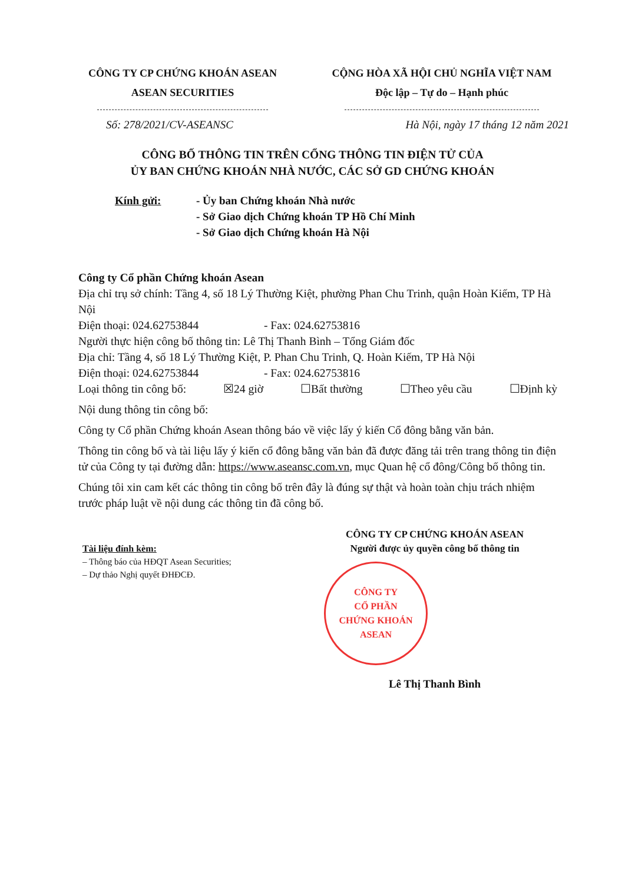CÔNG TY CP CHỨNG KHOÁN ASEAN
ASEAN SECURITIES
CỘNG HÒA XÃ HỘI CHỦ NGHĨA VIỆT NAM
Độc lập – Tự do – Hạnh phúc
Số: 278/2021/CV-ASEANSC Hà Nội, ngày 17 tháng 12 năm 2021
CÔNG BỐ THÔNG TIN TRÊN CỔNG THÔNG TIN ĐIỆN TỬ CỦA
ỦY BAN CHỨNG KHOÁN NHÀ NƯỚC, CÁC SỞ GD CHỨNG KHOÁN
Kính gửi: - Ủy ban Chứng khoán Nhà nước
- Sở Giao dịch Chứng khoán TP Hồ Chí Minh
- Sở Giao dịch Chứng khoán Hà Nội
Công ty Cổ phần Chứng khoán Asean
Địa chỉ trụ sở chính: Tầng 4, số 18 Lý Thường Kiệt, phường Phan Chu Trinh, quận Hoàn Kiếm, TP Hà Nội
Điện thoại: 024.62753844 - Fax: 024.62753816
Người thực hiện công bố thông tin: Lê Thị Thanh Bình – Tổng Giám đốc
Địa chỉ: Tầng 4, số 18 Lý Thường Kiệt, P. Phan Chu Trinh, Q. Hoàn Kiếm, TP Hà Nội
Điện thoại: 024.62753844 - Fax: 024.62753816
Loại thông tin công bố: ☒24 giờ ☐Bất thường ☐Theo yêu cầu ☐Định kỳ
Nội dung thông tin công bố:
Công ty Cổ phần Chứng khoán Asean thông báo về việc lấy ý kiến Cổ đông bằng văn bản.
Thông tin công bố và tài liệu lấy ý kiến cổ đông bằng văn bản đã được đăng tải trên trang thông tin điện tử của Công ty tại đường dẫn: https://www.aseansc.com.vn, mục Quan hệ cổ đông/Công bố thông tin.
Chúng tôi xin cam kết các thông tin công bố trên đây là đúng sự thật và hoàn toàn chịu trách nhiệm trước pháp luật về nội dung các thông tin đã công bố.
Tài liệu đính kèm:
– Thông báo của HĐQT Asean Securities;
– Dự thảo Nghị quyết ĐHĐCĐ.
CÔNG TY CP CHỨNG KHOÁN ASEAN
Người được ủy quyền công bố thông tin
CÔNG TY
CỔ PHẦN
CHỨNG KHOÁN
ASEAN
Lê Thị Thanh Bình